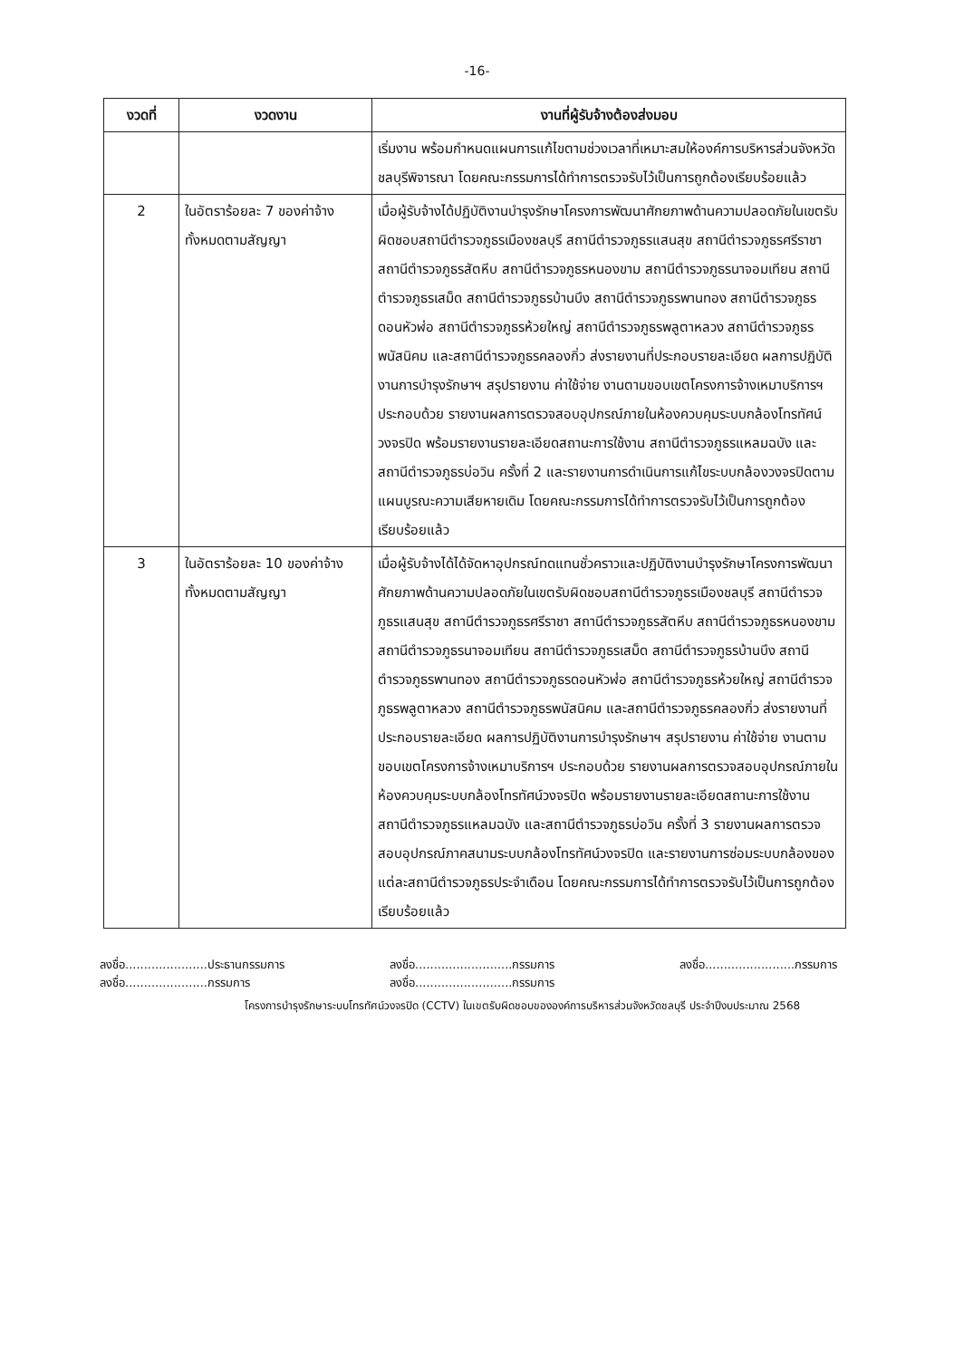-16-
| งวดที่ | งวดงาน | งานที่ผู้รับจ้างต้องส่งมอบ |
| --- | --- | --- |
| | | เริ่มงาน พร้อมกำหนดแผนการแก้ไขตามช่วงเวลาที่เหมาะสมให้องค์การบริหารส่วนจังหวัดชลบุรีพิจารณา โดยคณะกรรมการได้ทำการตรวจรับไว้เป็นการถูกต้องเรียบร้อยแล้ว |
| 2 | ในอัตราร้อยละ 7 ของค่าจ้างทั้งหมดตามสัญญา | เมื่อผู้รับจ้างได้ปฏิบัติงานบำรุงรักษาโครงการพัฒนาศักยภาพด้านความปลอดภัยในเขตรับผิดชอบสถานีตำรวจภูธรเมืองชลบุรี สถานีตำรวจภูธรแสนสุข สถานีตำรวจภูธรศรีราชา สถานีตำรวจภูธรสัตหีบ สถานีตำรวจภูธรหนองขาม สถานีตำรวจภูธรนาจอมเทียน สถานีตำรวจภูธรเสม็ด สถานีตำรวจภูธรบ้านบึง สถานีตำรวจภูธรพานทอง สถานีตำรวจภูธรดอนหัวฬ่อ สถานีตำรวจภูธรห้วยใหญ่ สถานีตำรวจภูธรพลูตาหลวง สถานีตำรวจภูธรพนัสนิคม และสถานีตำรวจภูธรคลองกิ่ว ส่งรายงานที่ประกอบรายละเอียด ผลการปฏิบัติงานการบำรุงรักษาฯ สรุปรายงาน ค่าใช้จ่าย งานตามขอบเขตโครงการจ้างเหมาบริการฯ ประกอบด้วย รายงานผลการตรวจสอบอุปกรณ์ภายในห้องควบคุมระบบกล้องโทรทัศน์วงจรปิด พร้อมรายงานรายละเอียดสถานะการใช้งาน สถานีตำรวจภูธรแหลมฉบัง และสถานีตำรวจภูธรบ่อวิน ครั้งที่ 2 และรายงานการดำเนินการแก้ไขระบบกล้องวงจรปิดตามแผนบูรณะความเสียหายเดิม โดยคณะกรรมการได้ทำการตรวจรับไว้เป็นการถูกต้องเรียบร้อยแล้ว |
| 3 | ในอัตราร้อยละ 10 ของค่าจ้างทั้งหมดตามสัญญา | เมื่อผู้รับจ้างได้ได้จัดหาอุปกรณ์ทดแทนชั่วคราวและปฏิบัติงานบำรุงรักษาโครงการพัฒนาศักยภาพด้านความปลอดภัยในเขตรับผิดชอบสถานีตำรวจภูธรเมืองชลบุรี สถานีตำรวจภูธรแสนสุข สถานีตำรวจภูธรศรีราชา สถานีตำรวจภูธรสัตหีบ สถานีตำรวจภูธรหนองขาม สถานีตำรวจภูธรนาจอมเทียน สถานีตำรวจภูธรเสม็ด สถานีตำรวจภูธรบ้านบึง สถานีตำรวจภูธรพานทอง สถานีตำรวจภูธรดอนหัวฬ่อ สถานีตำรวจภูธรห้วยใหญ่ สถานีตำรวจภูธรพลูตาหลวง สถานีตำรวจภูธรพนัสนิคม และสถานีตำรวจภูธรคลองกิ่ว ส่งรายงานที่ประกอบรายละเอียด ผลการปฏิบัติงานการบำรุงรักษาฯ สรุปรายงาน ค่าใช้จ่าย งานตามขอบเขตโครงการจ้างเหมาบริการฯ ประกอบด้วย รายงานผลการตรวจสอบอุปกรณ์ภายในห้องควบคุมระบบกล้องโทรทัศน์วงจรปิด พร้อมรายงานรายละเอียดสถานะการใช้งาน สถานีตำรวจภูธรแหลมฉบัง และสถานีตำรวจภูธรบ่อวิน ครั้งที่ 3 รายงานผลการตรวจสอบอุปกรณ์ภาคสนามระบบกล้องโทรทัศน์วงจรปิด และรายงานการซ่อมระบบกล้องของแต่ละสถานีตำรวจภูธรประจำเดือน โดยคณะกรรมการได้ทำการตรวจรับไว้เป็นการถูกต้องเรียบร้อยแล้ว |
ลงชื่อ......................ประธานกรรมการ
ลงชื่อ..........................กรรมการ
ลงชื่อ........................กรรมการ
ลงชื่อ......................กรรมการ
ลงชื่อ..........................กรรมการ
โครงการบำรุงรักษาระบบโทรทัศน์วงจรปิด (CCTV) ในเขตรับผิดชอบขององค์การบริหารส่วนจังหวัดชลบุรี ประจำปีงบประมาณ 2568